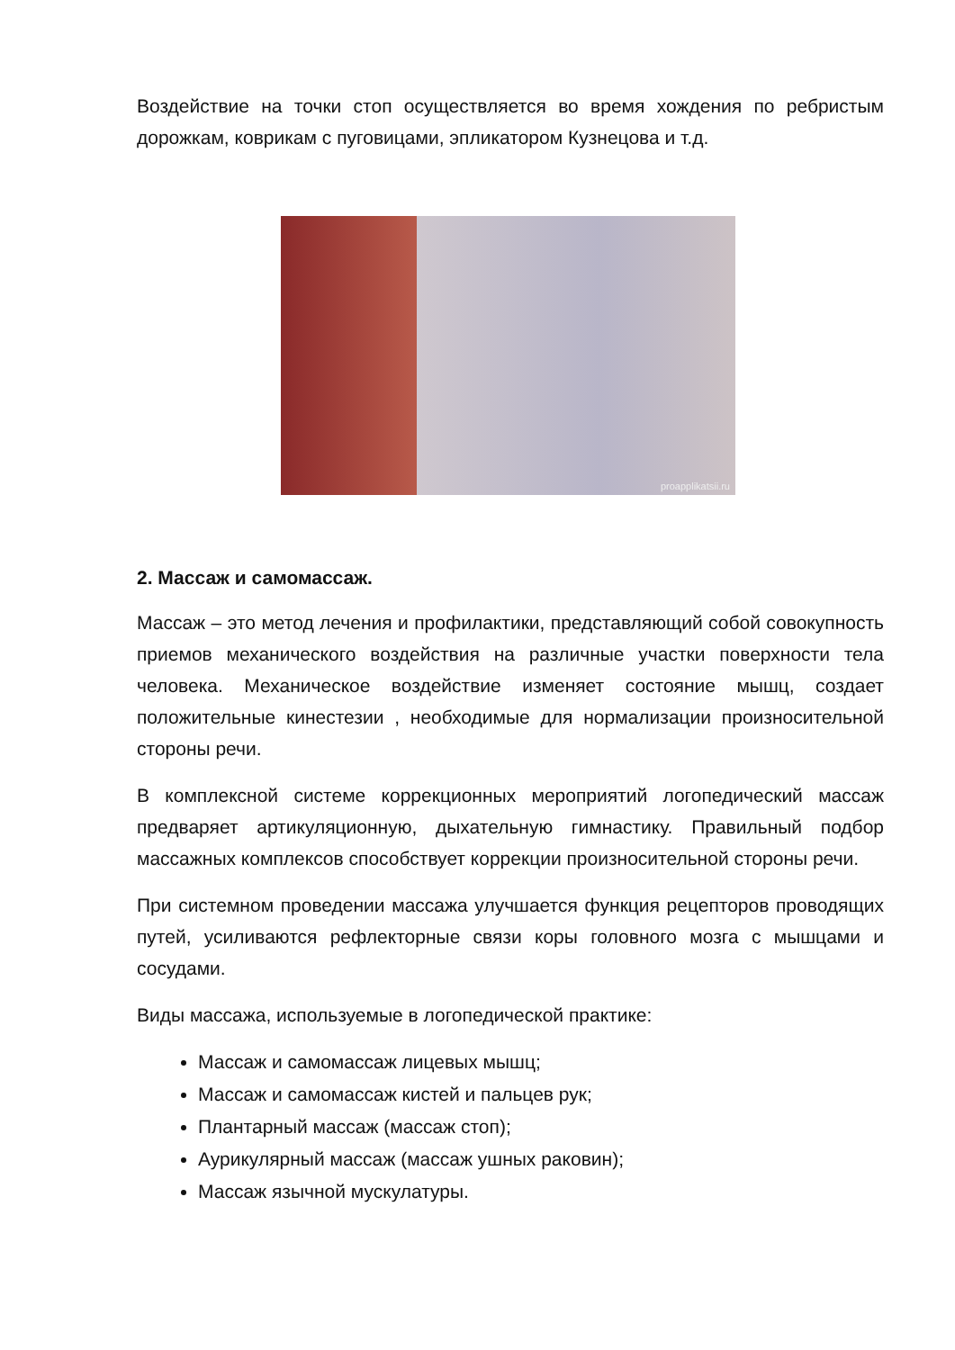Воздействие на точки стоп осуществляется во время хождения по ребристым дорожкам, коврикам с пуговицами, эпликатором Кузнецова и т.д.
proapplikatsii.ru
2. Массаж и самомассаж.
Массаж – это метод лечения и профилактики, представляющий собой совокупность приемов механического воздействия на различные участки поверхности тела человека. Механическое воздействие изменяет состояние мышц, создает положительные кинестезии , необходимые для нормализации произносительной стороны речи.
В комплексной системе коррекционных мероприятий логопедический массаж предваряет артикуляционную, дыхательную гимнастику. Правильный подбор массажных комплексов способствует коррекции произносительной стороны речи.
При системном проведении массажа улучшается функция рецепторов проводящих путей, усиливаются рефлекторные связи коры головного мозга с мышцами и сосудами.
Виды массажа, используемые в логопедической практике:
Массаж и самомассаж лицевых мышц;
Массаж и самомассаж кистей и пальцев рук;
Плантарный массаж (массаж стоп);
Аурикулярный массаж (массаж ушных раковин);
Массаж язычной мускулатуры.